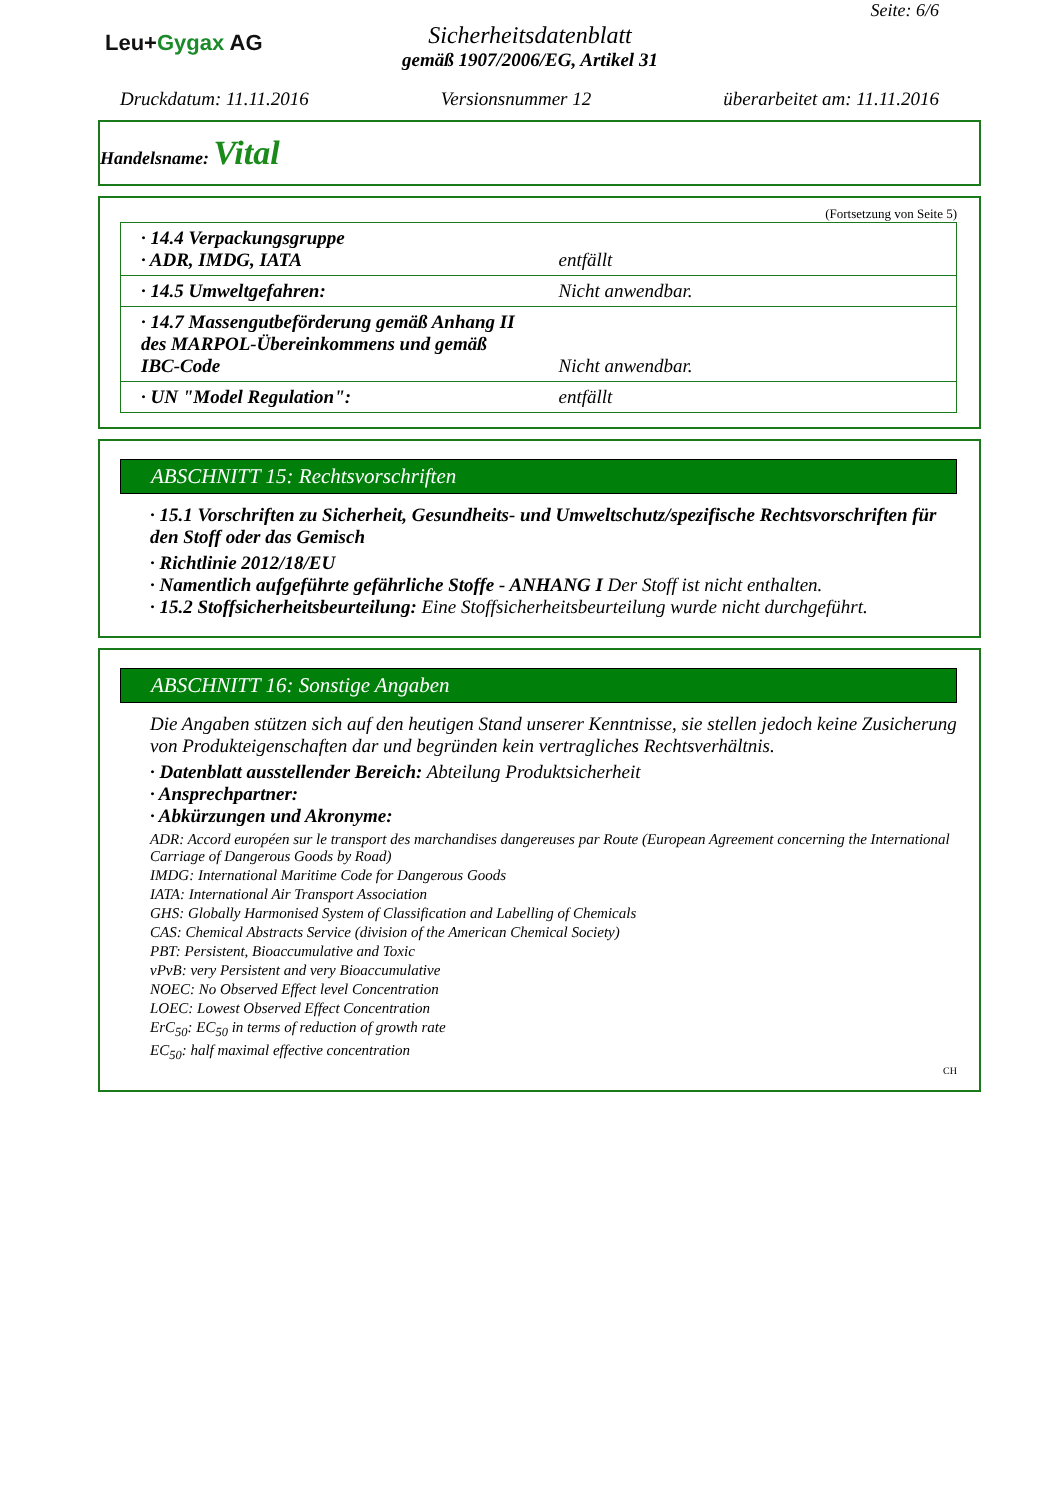Leu+Gygax AG
Sicherheitsdatenblatt
gemäß 1907/2006/EG, Artikel 31
Seite: 6/6
Druckdatum: 11.11.2016 Versionsnummer 12 überarbeitet am: 11.11.2016
Handelsname: Vital
(Fortsetzung von Seite 5)
| · 14.4 Verpackungsgruppe · ADR, IMDG, IATA | entfällt |
| · 14.5 Umweltgefahren: | Nicht anwendbar. |
| · 14.7 Massengutbeförderung gemäß Anhang II des MARPOL-Übereinkommens und gemäß IBC-Code | Nicht anwendbar. |
| · UN "Model Regulation": | entfällt |
ABSCHNITT 15: Rechtsvorschriften
· 15.1 Vorschriften zu Sicherheit, Gesundheits- und Umweltschutz/spezifische Rechtsvorschriften für den Stoff oder das Gemisch
· Richtlinie 2012/18/EU
· Namentlich aufgeführte gefährliche Stoffe - ANHANG I Der Stoff ist nicht enthalten.
· 15.2 Stoffsicherheitsbeurteilung: Eine Stoffsicherheitsbeurteilung wurde nicht durchgeführt.
ABSCHNITT 16: Sonstige Angaben
Die Angaben stützen sich auf den heutigen Stand unserer Kenntnisse, sie stellen jedoch keine Zusicherung von Produkteigenschaften dar und begründen kein vertragliches Rechtsverhältnis.
· Datenblatt ausstellender Bereich: Abteilung Produktsicherheit
· Ansprechpartner:
· Abkürzungen und Akronyme:
ADR: Accord européen sur le transport des marchandises dangereuses par Route (European Agreement concerning the International Carriage of Dangerous Goods by Road)
IMDG: International Maritime Code for Dangerous Goods
IATA: International Air Transport Association
GHS: Globally Harmonised System of Classification and Labelling of Chemicals
CAS: Chemical Abstracts Service (division of the American Chemical Society)
PBT: Persistent, Bioaccumulative and Toxic
vPvB: very Persistent and very Bioaccumulative
NOEC: No Observed Effect level Concentration
LOEC: Lowest Observed Effect Concentration
ErC<sub>50</sub>: EC<sub>50</sub> in terms of reduction of growth rate
EC<sub>50</sub>: half maximal effective concentration
CH